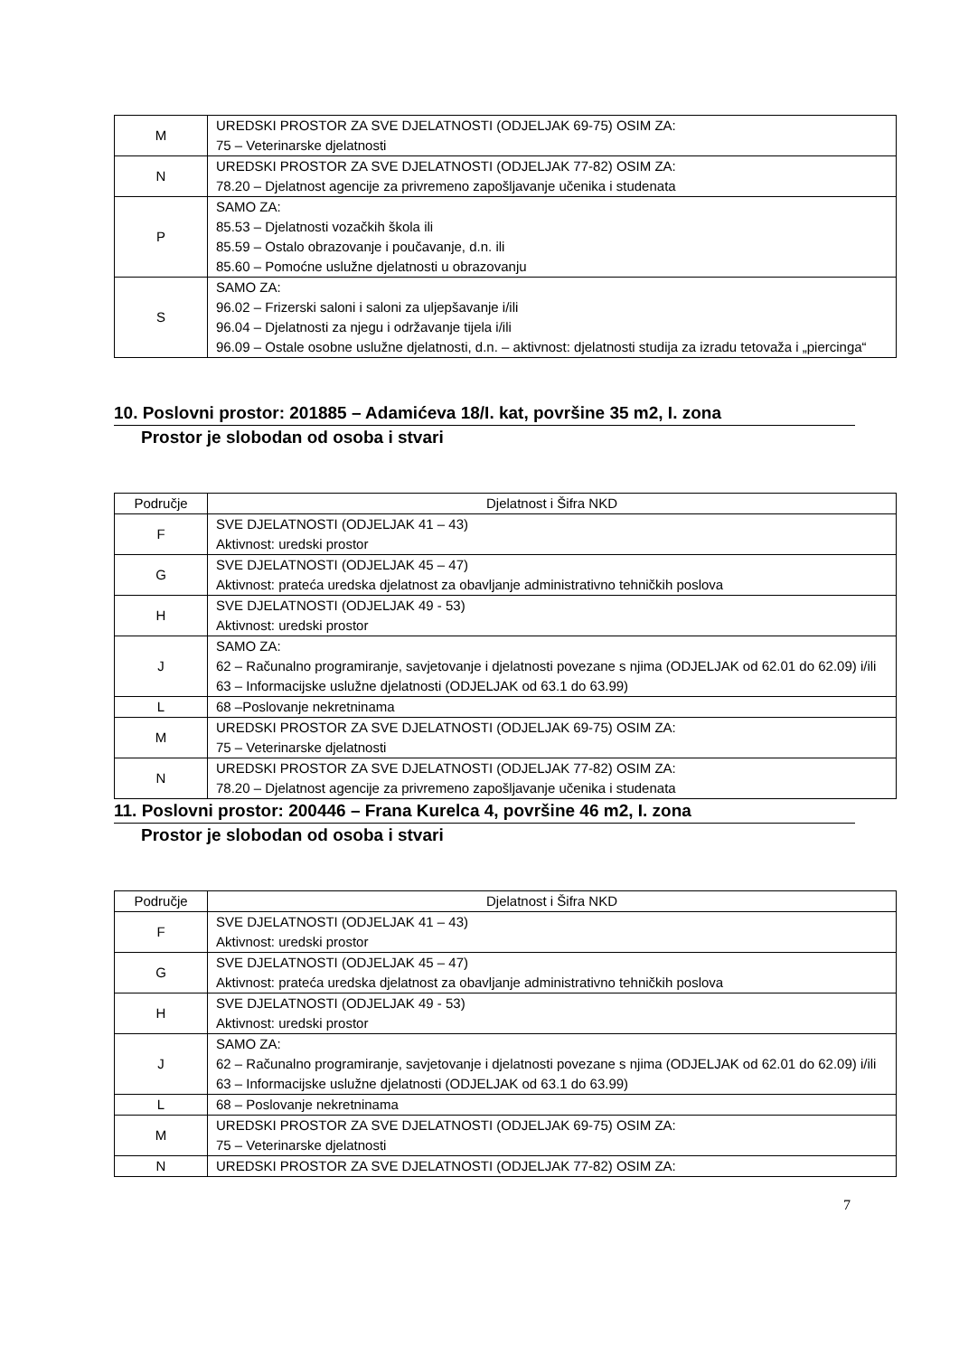| M | UREDSKI PROSTOR ZA SVE DJELATNOSTI (ODJELJAK 69-75) OSIM ZA: 75 – Veterinarske djelatnosti |
| N | UREDSKI PROSTOR ZA SVE DJELATNOSTI (ODJELJAK 77-82) OSIM ZA: 78.20 – Djelatnost agencije za privremeno zapošljavanje učenika i studenata |
| P | SAMO ZA: 85.53 – Djelatnosti vozačkih škola ili 85.59 – Ostalo obrazovanje i poučavanje, d.n. ili 85.60 – Pomoćne uslužne djelatnosti u obrazovanju |
| S | SAMO ZA: 96.02 – Frizerski saloni i saloni za uljepšavanje i/ili 96.04 – Djelatnosti za njegu i održavanje tijela i/ili 96.09 – Ostale osobne uslužne djelatnosti, d.n. – aktivnost: djelatnosti studija za izradu tetovaža i „piercinga“ |
10. Poslovni prostor: 201885 – Adamićeva 18/I. kat, površine 35 m2, I. zona
Prostor je slobodan od osoba i stvari
| Područje | Djelatnost i Šifra NKD |
| --- | --- |
| F | SVE DJELATNOSTI (ODJELJAK 41 – 43) Aktivnost: uredski prostor |
| G | SVE DJELATNOSTI (ODJELJAK 45 – 47) Aktivnost: prateća uredska djelatnost za obavljanje administrativno tehničkih poslova |
| H | SVE DJELATNOSTI (ODJELJAK 49 - 53) Aktivnost: uredski prostor |
| J | SAMO ZA: 62 – Računalno programiranje, savjetovanje i djelatnosti povezane s njima (ODJELJAK od 62.01 do 62.09) i/ili 63 – Informacijske uslužne djelatnosti (ODJELJAK od 63.1 do 63.99) |
| L | 68 –Poslovanje nekretninama |
| M | UREDSKI PROSTOR ZA SVE DJELATNOSTI (ODJELJAK 69-75) OSIM ZA: 75 – Veterinarske djelatnosti |
| N | UREDSKI PROSTOR ZA SVE DJELATNOSTI (ODJELJAK 77-82) OSIM ZA: 78.20 – Djelatnost agencije za privremeno zapošljavanje učenika i studenata |
11. Poslovni prostor: 200446 – Frana Kurelca 4, površine 46 m2, I. zona
Prostor je slobodan od osoba i stvari
| Područje | Djelatnost i Šifra NKD |
| --- | --- |
| F | SVE DJELATNOSTI (ODJELJAK 41 – 43) Aktivnost: uredski prostor |
| G | SVE DJELATNOSTI (ODJELJAK 45 – 47) Aktivnost: prateća uredska djelatnost za obavljanje administrativno tehničkih poslova |
| H | SVE DJELATNOSTI (ODJELJAK 49 - 53) Aktivnost: uredski prostor |
| J | SAMO ZA: 62 – Računalno programiranje, savjetovanje i djelatnosti povezane s njima (ODJELJAK od 62.01 do 62.09) i/ili 63 – Informacijske uslužne djelatnosti (ODJELJAK od 63.1 do 63.99) |
| L | 68 – Poslovanje nekretninama |
| M | UREDSKI PROSTOR ZA SVE DJELATNOSTI (ODJELJAK 69-75) OSIM ZA: 75 – Veterinarske djelatnosti |
| N | UREDSKI PROSTOR ZA SVE DJELATNOSTI (ODJELJAK 77-82) OSIM ZA: |
7